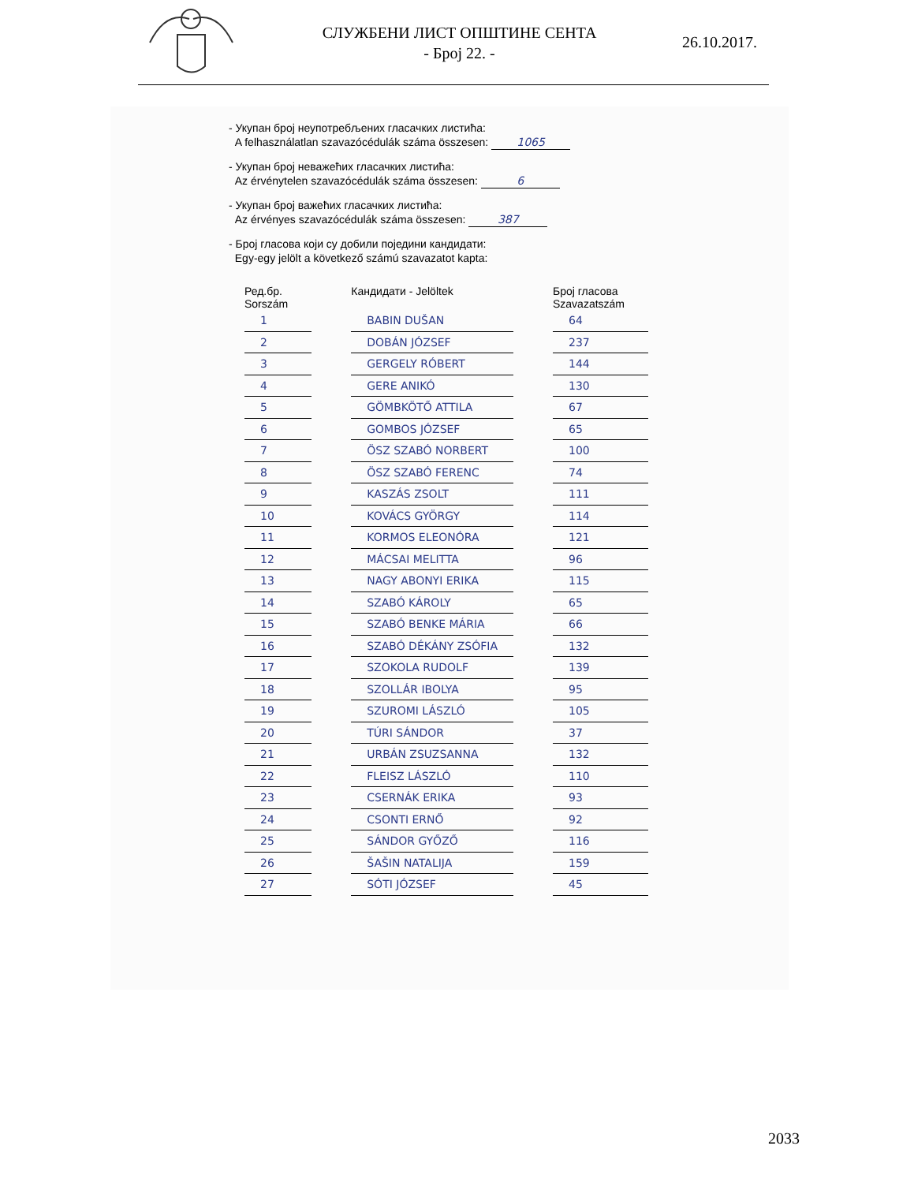СЛУЖБЕНИ ЛИСТ ОПШТИНЕ СЕНТА
- Број 22. -
26.10.2017.
- Укупан број неупотребљених гласачких листића:
A felhasználatlan szavazócédulák száma összesen: 1065
- Укупан број неважећих гласачких листића:
Az érvénytelen szavazócédulák száma összesen: 6
- Укупан број важећих гласачких листића:
Az érvényes szavazócédulák száma összesen: 387
- Број гласова који су добили поједини кандидати:
Egy-egy jelölt a következő számú szavazatot kapta:
| Ред.бр. Sorszám | | Кандидати - Jelöltek | | Број гласова Szavazatszám |
| --- | --- | --- | --- | --- |
| 1 | | BABIN DUŠAN | | 64 |
| 2 | | DOBÁN JÓZSEF | | 237 |
| 3 | | GERGELY RÓBERT | | 144 |
| 4 | | GERE ANIKÓ | | 130 |
| 5 | | GÖMBKÖTŐ ATTILA | | 67 |
| 6 | | GOMBOS JÓZSEF | | 65 |
| 7 | | ÖSZ SZABÓ NORBERT | | 100 |
| 8 | | ÖSZ SZABÓ FERENC | | 74 |
| 9 | | KASZÁS ZSOLT | | 111 |
| 10 | | KOVÁCS GYÖRGY | | 114 |
| 11 | | KORMOS ELEONÓRA | | 121 |
| 12 | | MÁCSAI MELITTA | | 96 |
| 13 | | NAGY ABONYI ERIKA | | 115 |
| 14 | | SZABÓ KÁROLY | | 65 |
| 15 | | SZABÓ BENKE MÁRIA | | 66 |
| 16 | | SZABÓ DÉKÁNY ZSÓFIA | | 132 |
| 17 | | SZOKOLA RUDOLF | | 139 |
| 18 | | SZOLLÁR IBOLYA | | 95 |
| 19 | | SZUROMI LÁSZLÓ | | 105 |
| 20 | | TÚRI SÁNDOR | | 37 |
| 21 | | URBÁN ZSUZSANNA | | 132 |
| 22 | | FLEISZ LÁSZLÓ | | 110 |
| 23 | | CSERNÁK ERIKA | | 93 |
| 24 | | CSONTI ERNŐ | | 92 |
| 25 | | SÁNDOR GYŐZŐ | | 116 |
| 26 | | ŠAŠIN NATALIJA | | 159 |
| 27 | | SÓTI JÓZSEF | | 45 |
2033